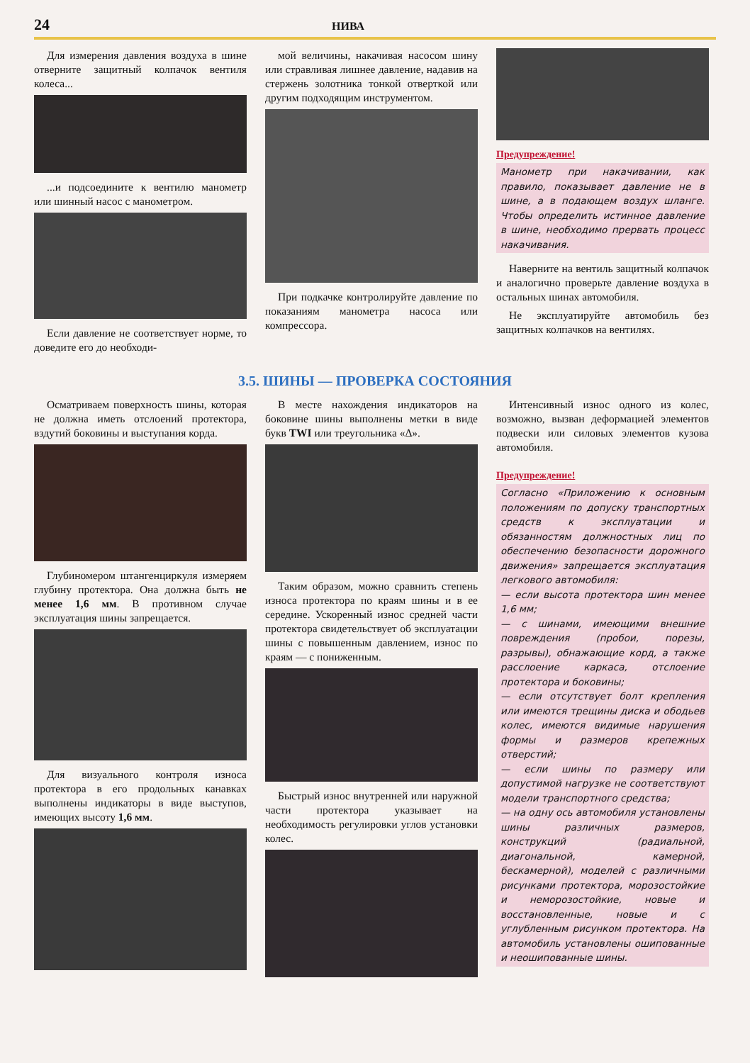24 НИВА
Для измерения давления воздуха в шине отверните защитный колпачок вентиля колеса...
...и подсоедините к вентилю манометр или шинный насос с манометром.
Если давление не соответствует норме, то доведите его до необходи-
мой величины, накачивая насосом шину или стравливая лишнее давление, надавив на стержень золотника тонкой отверткой или другим подходящим инструментом.
При подкачке контролируйте давление по показаниям манометра насоса или компрессора.
Предупреждение!
Манометр при накачивании, как правило, показывает давление не в шине, а в подающем воздух шланге. Чтобы определить истинное давление в шине, необходимо прервать процесс накачивания.
Наверните на вентиль защитный колпачок и аналогично проверьте давление воздуха в остальных шинах автомобиля.
Не эксплуатируйте автомобиль без защитных колпачков на вентилях.
3.5. ШИНЫ — ПРОВЕРКА СОСТОЯНИЯ
Осматриваем поверхность шины, которая не должна иметь отслоений протектора, вздутий боковины и выступания корда.
Глубиномером штангенциркуля измеряем глубину протектора. Она должна быть не менее 1,6 мм. В противном случае эксплуатация шины запрещается.
Для визуального контроля износа протектора в его продольных канавках выполнены индикаторы в виде выступов, имеющих высоту 1,6 мм.
В месте нахождения индикаторов на боковине шины выполнены метки в виде букв TWI или треугольника «Δ».
Таким образом, можно сравнить степень износа протектора по краям шины и в ее середине. Ускоренный износ средней части протектора свидетельствует об эксплуатации шины с повышенным давлением, износ по краям — с пониженным.
Быстрый износ внутренней или наружной части протектора указывает на необходимость регулировки углов установки колес.
Интенсивный износ одного из колес, возможно, вызван деформацией элементов подвески или силовых элементов кузова автомобиля.
Предупреждение!
Согласно «Приложению к основным положениям по допуску транспортных средств к эксплуатации и обязанностям должностных лиц по обеспечению безопасности дорожного движения» запрещается эксплуатация легкового автомобиля:
— если высота протектора шин менее 1,6 мм;
— с шинами, имеющими внешние повреждения (пробои, порезы, разрывы), обнажающие корд, а также расслоение каркаса, отслоение протектора и боковины;
— если отсутствует болт крепления или имеются трещины диска и ободьев колес, имеются видимые нарушения формы и размеров крепежных отверстий;
— если шины по размеру или допустимой нагрузке не соответствуют модели транспортного средства;
— на одну ось автомобиля установлены шины различных размеров, конструкций (радиальной, диагональной, камерной, бескамерной), моделей с различными рисунками протектора, морозостойкие и неморозостойкие, новые и восстановленные, новые и с углубленным рисунком протектора. На автомобиль установлены ошипованные и неошипованные шины.